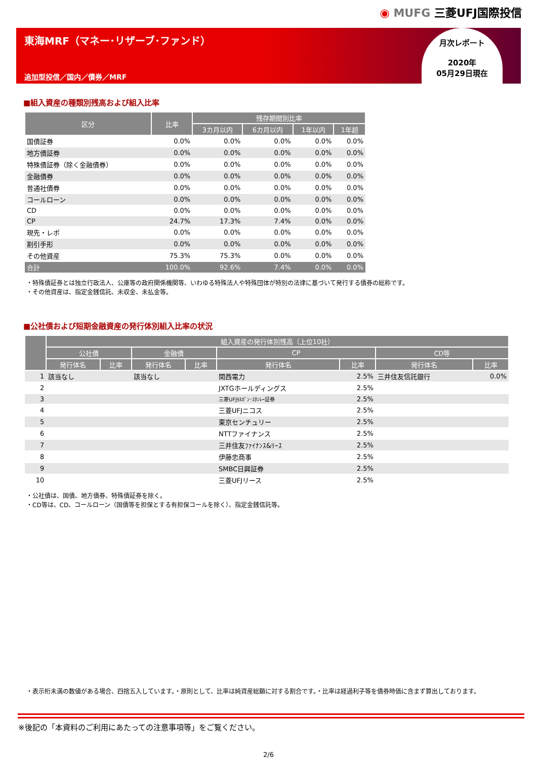◉ MUFG 三菱UFJ国際投信
東海MRF（マネー･リザーブ･ファンド）
追加型投信／国内／債券／MRF
月次レポート
2020年
05月29日現在
■組入資産の種類別残高および組入比率
| 区分 | 比率 | 残存期間別比率 | | | |
| --- | --- | --- | --- | --- | --- |
| | | 3カ月以内 | 6カ月以内 | 1年以内 | 1年超 |
| 国債証券 | 0.0% | 0.0% | 0.0% | 0.0% | 0.0% |
| 地方債証券 | 0.0% | 0.0% | 0.0% | 0.0% | 0.0% |
| 特殊債証券（除く金融債券） | 0.0% | 0.0% | 0.0% | 0.0% | 0.0% |
| 金融債券 | 0.0% | 0.0% | 0.0% | 0.0% | 0.0% |
| 普通社債券 | 0.0% | 0.0% | 0.0% | 0.0% | 0.0% |
| コールローン | 0.0% | 0.0% | 0.0% | 0.0% | 0.0% |
| CD | 0.0% | 0.0% | 0.0% | 0.0% | 0.0% |
| CP | 24.7% | 17.3% | 7.4% | 0.0% | 0.0% |
| 現先・レポ | 0.0% | 0.0% | 0.0% | 0.0% | 0.0% |
| 割引手形 | 0.0% | 0.0% | 0.0% | 0.0% | 0.0% |
| その他資産 | 75.3% | 75.3% | 0.0% | 0.0% | 0.0% |
| 合計 | 100.0% | 92.6% | 7.4% | 0.0% | 0.0% |
・特殊債証券とは独立行政法人、公庫等の政府関係機関等、いわゆる特殊法人や特殊団体が特別の法律に基づいて発行する債券の総称です。
・その他資産は、指定金銭信託、未収金、未払金等。
■公社債および短期金融資産の発行体別組入比率の状況
| | 組入資産の発行体別残高（上位10社） | | | | | | | |
| --- | --- | --- | --- | --- | --- | --- | --- | --- |
| | 公社債 | | 金融債 | | CP | | CD等 | |
| | 発行体名 | 比率 | 発行体名 | 比率 | 発行体名 | 比率 | 発行体名 | 比率 |
| 1 | 該当なし | | 該当なし | | 関西電力 | 2.5% | 三井住友信託銀行 | 0.0% |
| 2 | | | | | JXTGホールディングス | 2.5% | | |
| 3 | | | | | 三菱UFJﾓﾙｶﾞﾝ･ｽﾀﾝﾚｰ証券 | 2.5% | | |
| 4 | | | | | 三菱UFJニコス | 2.5% | | |
| 5 | | | | | 東京センチュリー | 2.5% | | |
| 6 | | | | | NTTファイナンス | 2.5% | | |
| 7 | | | | | 三井住友ﾌｧｲﾅﾝｽ&ﾘｰｽ | 2.5% | | |
| 8 | | | | | 伊藤忠商事 | 2.5% | | |
| 9 | | | | | SMBC日興証券 | 2.5% | | |
| 10 | | | | | 三菱UFJリース | 2.5% | | |
・公社債は、国債、地方債券、特殊債証券を除く。
・CD等は、CD、コールローン（国債等を担保とする有担保コールを除く）、指定金銭信託等。
・表示桁未満の数値がある場合、四捨五入しています。・原則として、比率は純資産総額に対する割合です。・比率は経過利子等を債券時価に含まず算出しております。
※後記の「本資料のご利用にあたっての注意事項等」をご覧ください。
2/6